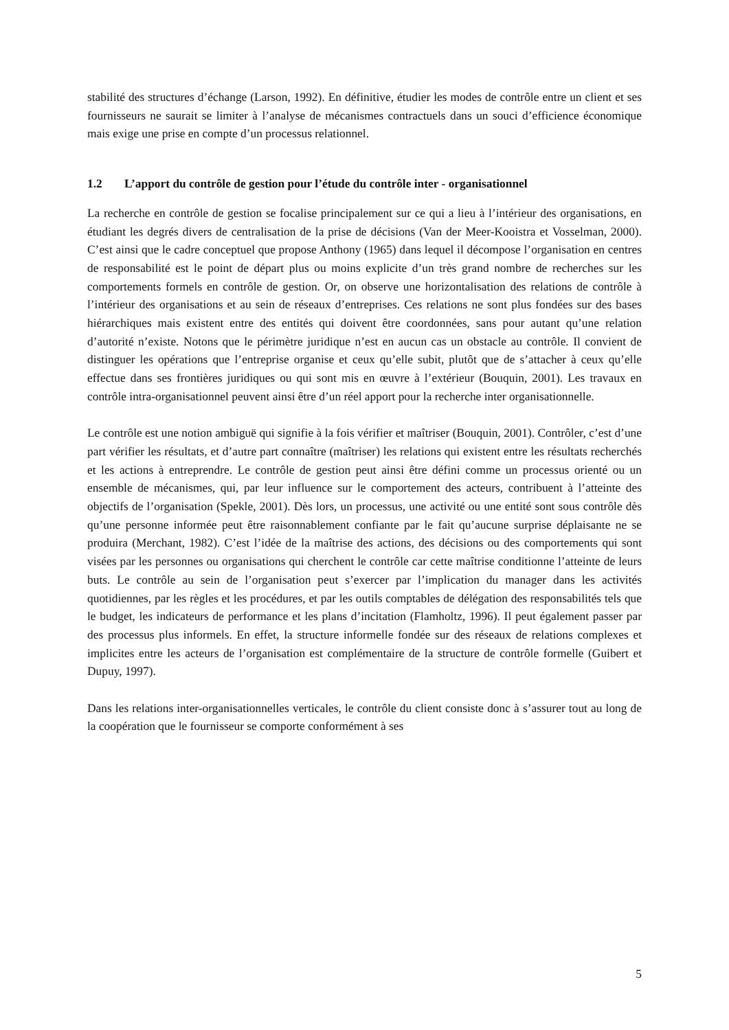stabilité des structures d’échange (Larson, 1992). En définitive, étudier les modes de contrôle entre un client et ses fournisseurs ne saurait se limiter à l’analyse de mécanismes contractuels dans un souci d’efficience économique mais exige une prise en compte d’un processus relationnel.
1.2 L’apport du contrôle de gestion pour l’étude du contrôle inter - organisationnel
La recherche en contrôle de gestion se focalise principalement sur ce qui a lieu à l’intérieur des organisations, en étudiant les degrés divers de centralisation de la prise de décisions (Van der Meer-Kooistra et Vosselman, 2000). C’est ainsi que le cadre conceptuel que propose Anthony (1965) dans lequel il décompose l’organisation en centres de responsabilité est le point de départ plus ou moins explicite d’un très grand nombre de recherches sur les comportements formels en contrôle de gestion. Or, on observe une horizontalisation des relations de contrôle à l’intérieur des organisations et au sein de réseaux d’entreprises. Ces relations ne sont plus fondées sur des bases hiérarchiques mais existent entre des entités qui doivent être coordonnées, sans pour autant qu’une relation d’autorité n’existe. Notons que le périmètre juridique n’est en aucun cas un obstacle au contrôle. Il convient de distinguer les opérations que l’entreprise organise et ceux qu’elle subit, plutôt que de s’attacher à ceux qu’elle effectue dans ses frontières juridiques ou qui sont mis en œuvre à l’extérieur (Bouquin, 2001). Les travaux en contrôle intra-organisationnel peuvent ainsi être d’un réel apport pour la recherche inter organisationnelle.
Le contrôle est une notion ambiguë qui signifie à la fois vérifier et maîtriser (Bouquin, 2001). Contrôler, c’est d’une part vérifier les résultats, et d’autre part connaître (maîtriser) les relations qui existent entre les résultats recherchés et les actions à entreprendre. Le contrôle de gestion peut ainsi être défini comme un processus orienté ou un ensemble de mécanismes, qui, par leur influence sur le comportement des acteurs, contribuent à l’atteinte des objectifs de l’organisation (Spekle, 2001). Dès lors, un processus, une activité ou une entité sont sous contrôle dès qu’une personne informée peut être raisonnablement confiante par le fait qu’aucune surprise déplaisante ne se produira (Merchant, 1982). C’est l’idée de la maîtrise des actions, des décisions ou des comportements qui sont visées par les personnes ou organisations qui cherchent le contrôle car cette maîtrise conditionne l’atteinte de leurs buts. Le contrôle au sein de l’organisation peut s’exercer par l’implication du manager dans les activités quotidiennes, par les règles et les procédures, et par les outils comptables de délégation des responsabilités tels que le budget, les indicateurs de performance et les plans d’incitation (Flamholtz, 1996). Il peut également passer par des processus plus informels. En effet, la structure informelle fondée sur des réseaux de relations complexes et implicites entre les acteurs de l’organisation est complémentaire de la structure de contrôle formelle (Guibert et Dupuy, 1997).
Dans les relations inter-organisationnelles verticales, le contrôle du client consiste donc à s’assurer tout au long de la coopération que le fournisseur se comporte conformément à ses
5